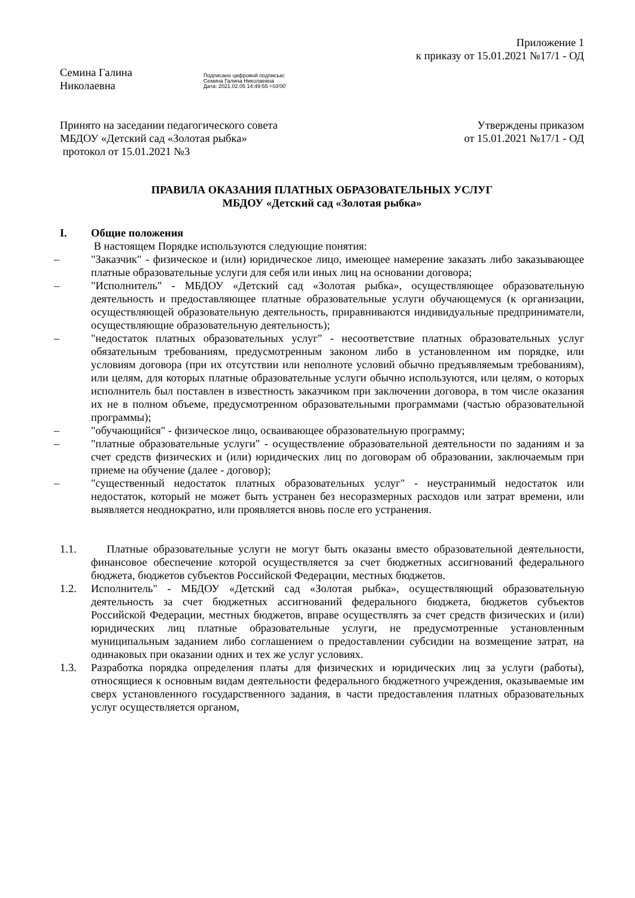Приложение 1
к приказу от 15.01.2021 №17/1 - ОД
Семина Галина
Николаевна
Подписано цифровой подписью:
Семина Галина Николаевна
Дата: 2021.02.05 14:49:55 +03'00'
Принято на заседании педагогического совета МБДОУ «Детский сад «Золотая рыбка»
протокол от 15.01.2021 №3
Утверждены приказом
от 15.01.2021 №17/1 - ОД
ПРАВИЛА ОКАЗАНИЯ ПЛАТНЫХ ОБРАЗОВАТЕЛЬНЫХ УСЛУГ
МБДОУ «Детский сад «Золотая рыбка»
I. Общие положения
В настоящем Порядке используются следующие понятия:
– "Заказчик" - физическое и (или) юридическое лицо, имеющее намерение заказать либо заказывающее платные образовательные услуги для себя или иных лиц на основании договора;
– "Исполнитель" - МБДОУ «Детский сад «Золотая рыбка», осуществляющее образовательную деятельность и предоставляющее платные образовательные услуги обучающемуся (к организации, осуществляющей образовательную деятельность, приравниваются индивидуальные предприниматели, осуществляющие образовательную деятельность);
– "недостаток платных образовательных услуг" - несоответствие платных образовательных услуг обязательным требованиям, предусмотренным законом либо в установленном им порядке, или условиям договора (при их отсутствии или неполноте условий обычно предъявляемым требованиям), или целям, для которых платные образовательные услуги обычно используются, или целям, о которых исполнитель был поставлен в известность заказчиком при заключении договора, в том числе оказания их не в полном объеме, предусмотренном образовательными программами (частью образовательной программы);
– "обучающийся" - физическое лицо, осваивающее образовательную программу;
– "платные образовательные услуги" - осуществление образовательной деятельности по заданиям и за счет средств физических и (или) юридических лиц по договорам об образовании, заключаемым при приеме на обучение (далее - договор);
– "существенный недостаток платных образовательных услуг" - неустранимый недостаток или недостаток, который не может быть устранен без несоразмерных расходов или затрат времени, или выявляется неоднократно, или проявляется вновь после его устранения.
1.1. Платные образовательные услуги не могут быть оказаны вместо образовательной деятельности, финансовое обеспечение которой осуществляется за счет бюджетных ассигнований федерального бюджета, бюджетов субъектов Российской Федерации, местных бюджетов.
1.2. Исполнитель" - МБДОУ «Детский сад «Золотая рыбка», осуществляющий образовательную деятельность за счет бюджетных ассигнований федерального бюджета, бюджетов субъектов Российской Федерации, местных бюджетов, вправе осуществлять за счет средств физических и (или) юридических лиц платные образовательные услуги, не предусмотренные установленным муниципальным заданием либо соглашением о предоставлении субсидии на возмещение затрат, на одинаковых при оказании одних и тех же услуг условиях.
1.3. Разработка порядка определения платы для физических и юридических лиц за услуги (работы), относящиеся к основным видам деятельности федерального бюджетного учреждения, оказываемые им сверх установленного государственного задания, в части предоставления платных образовательных услуг осуществляется органом,